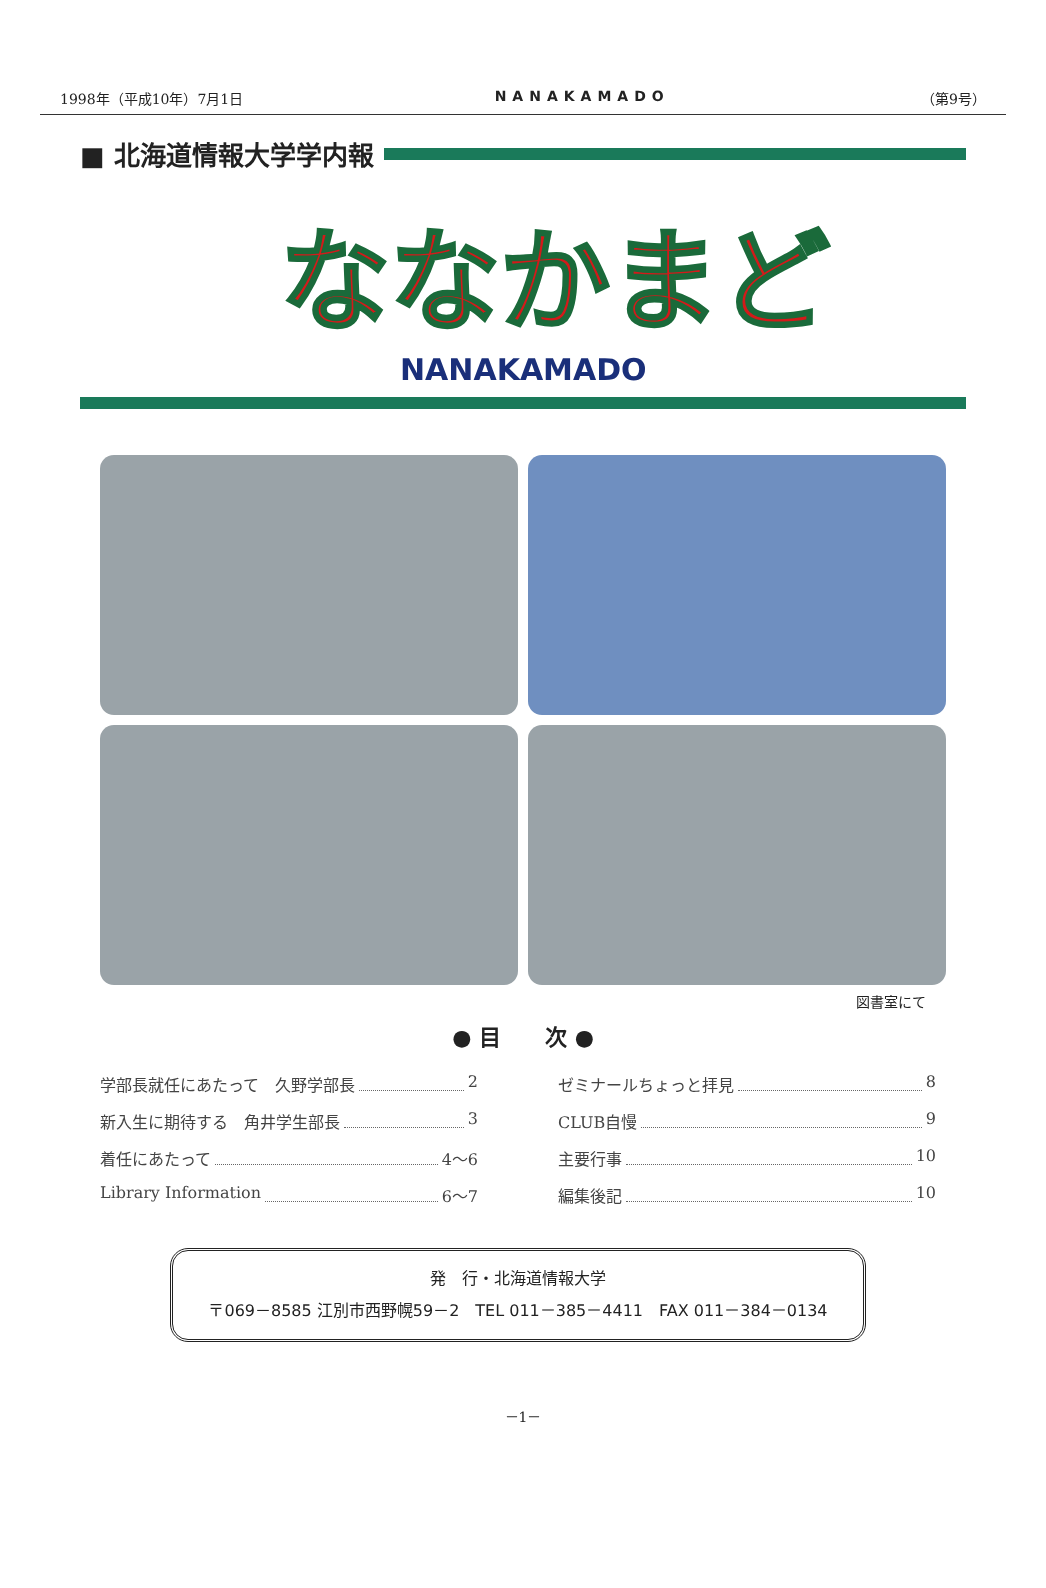1998年（平成10年）7月1日 NANAKAMADO （第9号）
■ 北海道情報大学学内報
ななかまど
NANAKAMADO
図書室にて
● 目　　次 ●
学部長就任にあたって　久野学部長 2
新入生に期待する　角井学生部長 3
着任にあたって 4～6
Library Information 6～7
ゼミナールちょっと拝見 8
CLUB自慢 9
主要行事 10
編集後記 10
発　行・北海道情報大学
〒069－8585 江別市西野幌59－2　TEL 011－385－4411　FAX 011－384－0134
－1－